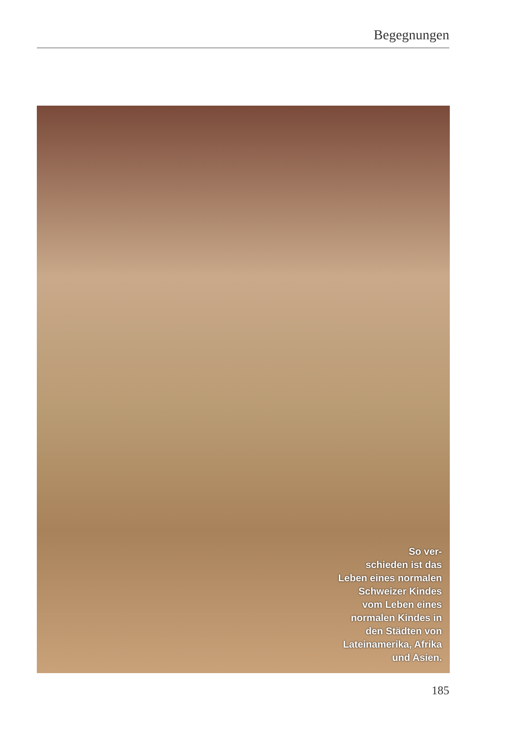Begegnungen
So ver-
schieden ist das
Leben eines normalen
Schweizer Kindes
vom Leben eines
normalen Kindes in
den Städten von
Lateinamerika, Afrika
und Asien.
185